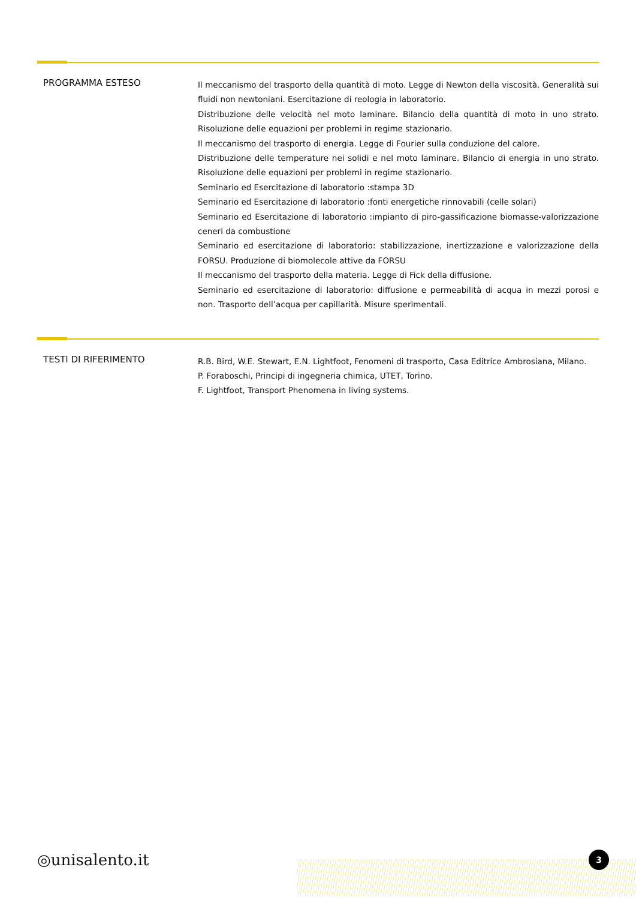PROGRAMMA ESTESO
Il meccanismo del trasporto della quantità di moto. Legge di Newton della viscosità. Generalità sui fluidi non newtoniani. Esercitazione di reologia in laboratorio.
Distribuzione delle velocità nel moto laminare. Bilancio della quantità di moto in uno strato. Risoluzione delle equazioni per problemi in regime stazionario.
Il meccanismo del trasporto di energia. Legge di Fourier sulla conduzione del calore.
Distribuzione delle temperature nei solidi e nel moto laminare. Bilancio di energia in uno strato. Risoluzione delle equazioni per problemi in regime stazionario.
Seminario ed Esercitazione di laboratorio :stampa 3D
Seminario ed Esercitazione di laboratorio :fonti energetiche rinnovabili (celle solari)
Seminario ed Esercitazione di laboratorio :impianto di piro-gassificazione biomasse-valorizzazione ceneri da combustione
Seminario ed esercitazione di laboratorio: stabilizzazione, inertizzazione e valorizzazione della FORSU. Produzione di biomolecole attive da FORSU
Il meccanismo del trasporto della materia. Legge di Fick della diffusione.
Seminario ed esercitazione di laboratorio: diffusione e permeabilità di acqua in mezzi porosi e non. Trasporto dell’acqua per capillarità. Misure sperimentali.
TESTI DI RIFERIMENTO
R.B. Bird, W.E. Stewart, E.N. Lightfoot, Fenomeni di trasporto, Casa Editrice Ambrosiana, Milano.
P. Foraboschi, Principi di ingegneria chimica, UTET, Torino.
F. Lightfoot, Transport Phenomena in living systems.
◎unisalento.it 3